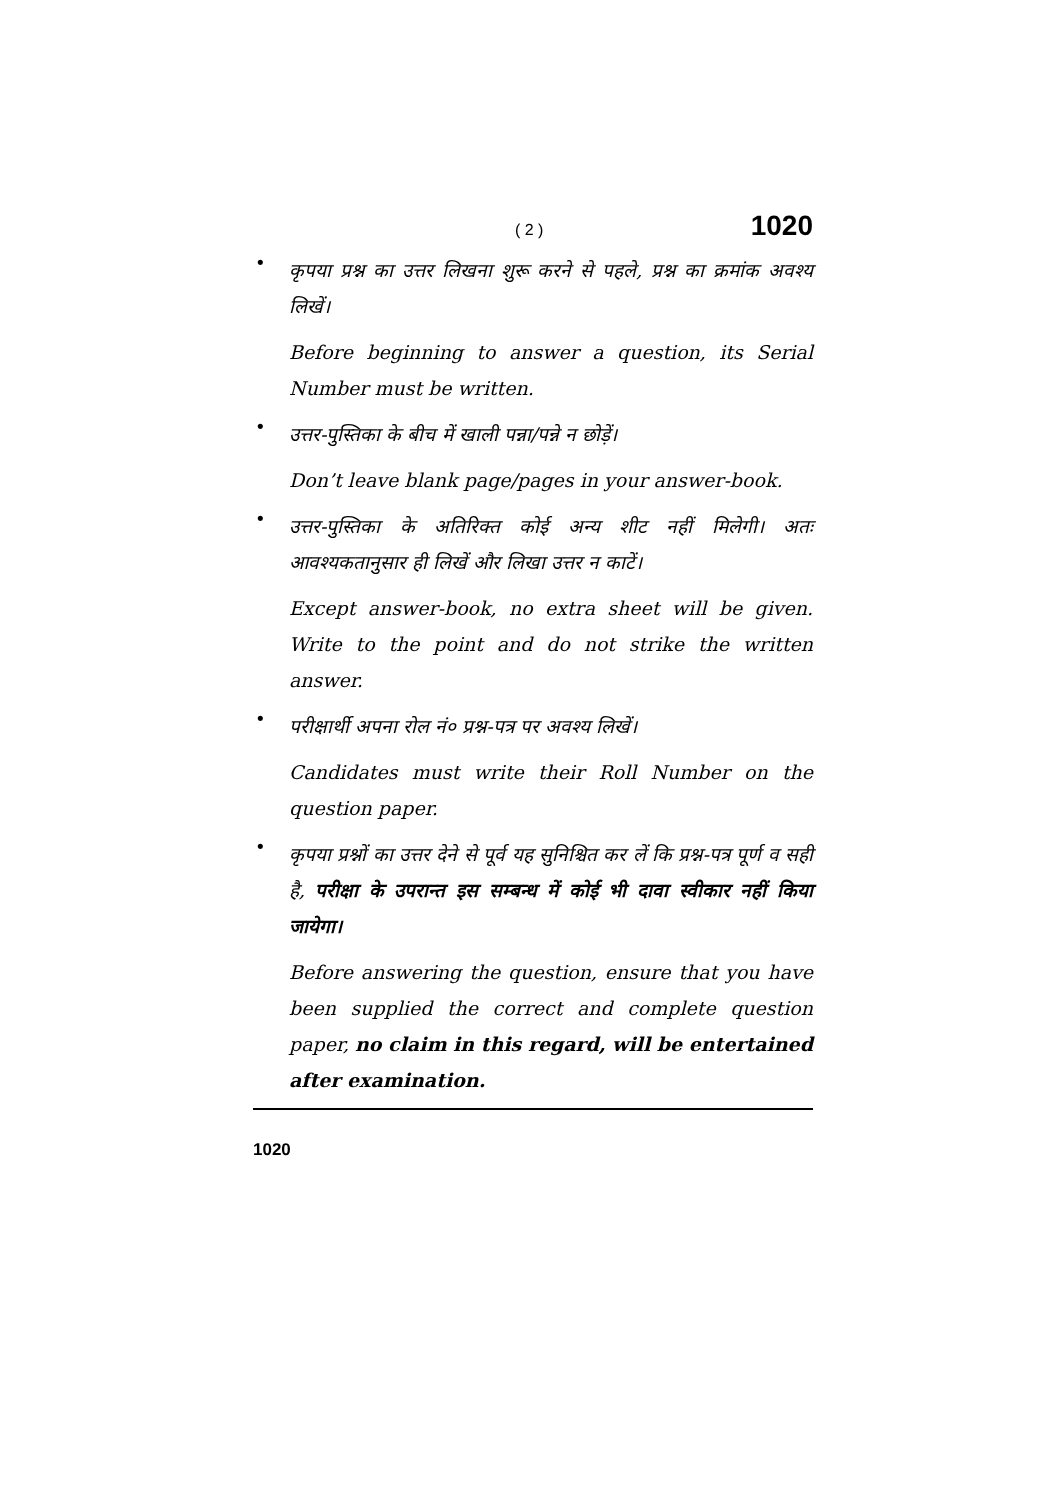( 2 ) 1020
•
कृपया प्रश्न का उत्तर लिखना शुरू करने से पहले, प्रश्न का क्रमांक अवश्य लिखें।
Before beginning to answer a question, its Serial Number must be written.
•
उत्तर-पुस्तिका के बीच में खाली पन्ना/पन्ने न छोड़ें।
Don’t leave blank page/pages in your answer-book.
•
उत्तर-पुस्तिका के अतिरिक्त कोई अन्य शीट नहीं मिलेगी। अतः आवश्यकतानुसार ही लिखें और लिखा उत्तर न काटें।
Except answer-book, no extra sheet will be given. Write to the point and do not strike the written answer.
•
परीक्षार्थी अपना रोल नं० प्रश्न-पत्र पर अवश्य लिखें।
Candidates must write their Roll Number on the question paper.
•
कृपया प्रश्नों का उत्तर देने से पूर्व यह सुनिश्चित कर लें कि प्रश्न-पत्र पूर्ण व सही है, परीक्षा के उपरान्त इस सम्बन्ध में कोई भी दावा स्वीकार नहीं किया जायेगा।
Before answering the question, ensure that you have been supplied the correct and complete question paper, no claim in this regard, will be entertained after examination.
1020